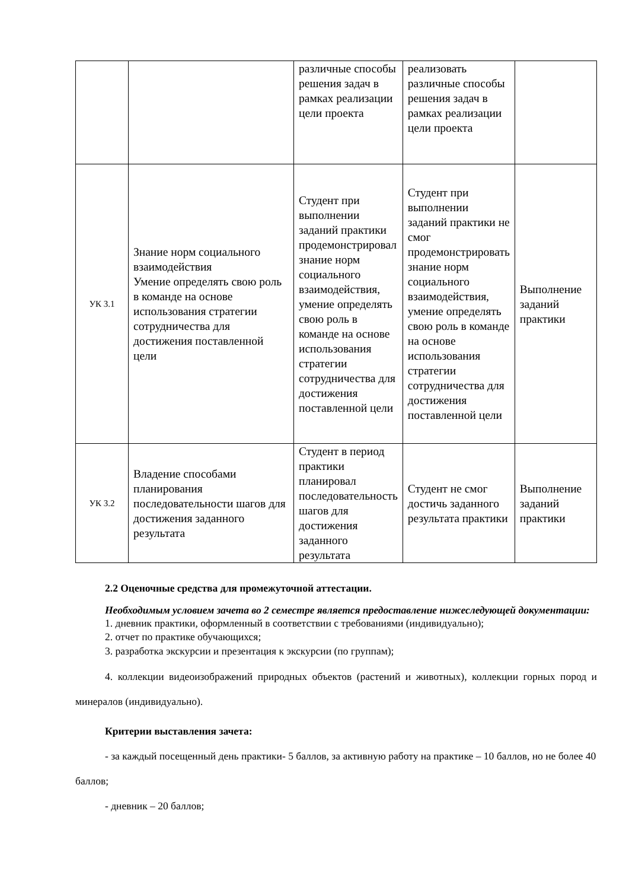| | | различные способы решения задач в рамках реализации цели проекта | реализовать различные способы решения задач в рамках реализации цели проекта | |
| УК 3.1 | Знание норм социального взаимодействия Умение определять свою роль в команде на основе использования стратегии сотрудничества для достижения поставленной цели | Студент при выполнении заданий практики продемонстрировал знание норм социального взаимодействия, умение определять свою роль в команде на основе использования стратегии сотрудничества для достижения поставленной цели | Студент при выполнении заданий практики не смог продемонстрировать знание норм социального взаимодействия, умение определять свою роль в команде на основе использования стратегии сотрудничества для достижения поставленной цели | Выполнение заданий практики |
| УК 3.2 | Владение способами планирования последовательности шагов для достижения заданного результата | Студент в период практики планировал последовательность шагов для достижения заданного результата | Студент не смог достичь заданного результата практики | Выполнение заданий практики |
2.2 Оценочные средства для промежуточной аттестации.
Необходимым условием зачета во 2 семестре является предоставление нижеследующей документации:
1. дневник практики, оформленный в соответствии с требованиями (индивидуально);
2. отчет по практике обучающихся;
3. разработка экскурсии и презентация к экскурсии (по группам);
4. коллекции видеоизображений природных объектов (растений и животных), коллекции горных пород и минералов (индивидуально).
Критерии выставления зачета:
- за каждый посещенный день практики- 5 баллов, за активную работу на практике – 10 баллов, но не более 40 баллов;
- дневник – 20 баллов;